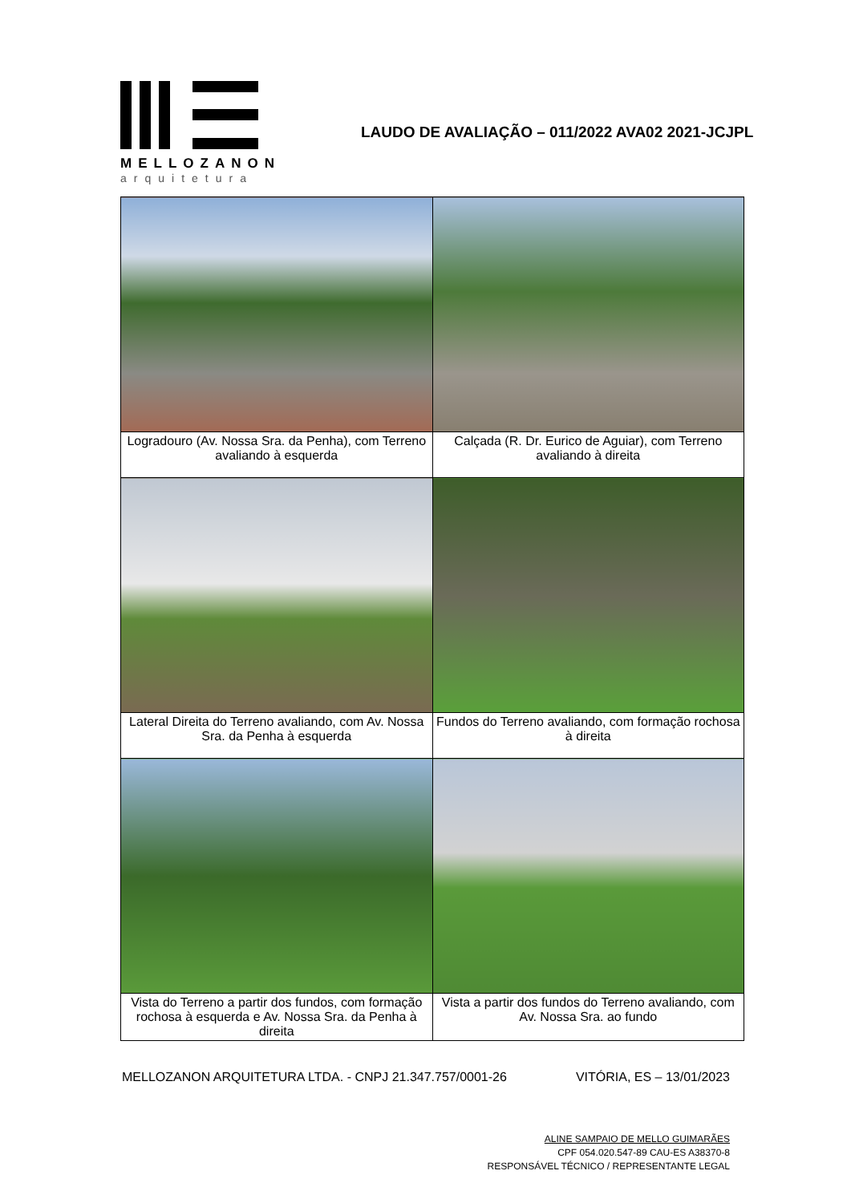MELLOZANON
arquitetura
LAUDO DE AVALIAÇÃO – 011/2022 AVA02 2021-JCJPL
| Logradouro (Av. Nossa Sra. da Penha), com Terreno avaliando à esquerda | Calçada (R. Dr. Eurico de Aguiar), com Terreno avaliando à direita |
| Lateral Direita do Terreno avaliando, com Av. Nossa Sra. da Penha à esquerda | Fundos do Terreno avaliando, com formação rochosa à direita |
| Vista do Terreno a partir dos fundos, com formação rochosa à esquerda e Av. Nossa Sra. da Penha à direita | Vista a partir dos fundos do Terreno avaliando, com Av. Nossa Sra. ao fundo |
MELLOZANON ARQUITETURA LTDA. - CNPJ 21.347.757/0001-26 VITÓRIA, ES – 13/01/2023
ALINE SAMPAIO DE MELLO GUIMARÃES
CPF 054.020.547-89 CAU-ES A38370-8
RESPONSÁVEL TÉCNICO / REPRESENTANTE LEGAL